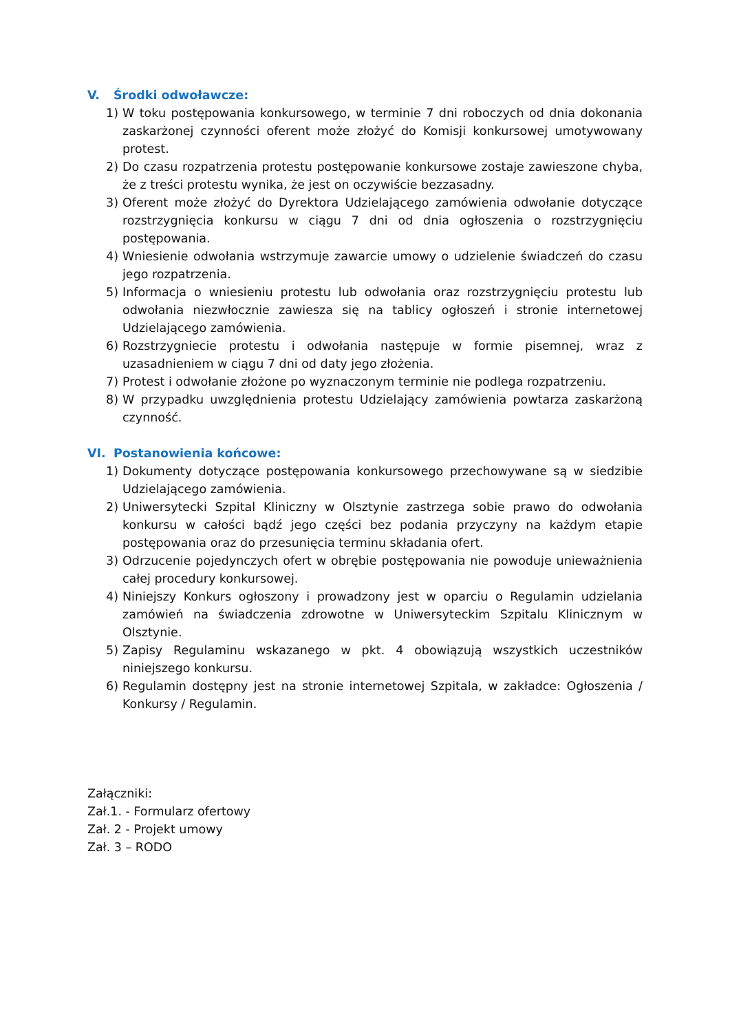V. Środki odwoławcze:
1) W toku postępowania konkursowego, w terminie 7 dni roboczych od dnia dokonania zaskarżonej czynności oferent może złożyć do Komisji konkursowej umotywowany protest.
2) Do czasu rozpatrzenia protestu postępowanie konkursowe zostaje zawieszone chyba, że z treści protestu wynika, że jest on oczywiście bezzasadny.
3) Oferent może złożyć do Dyrektora Udzielającego zamówienia odwołanie dotyczące rozstrzygnięcia konkursu w ciągu 7 dni od dnia ogłoszenia o rozstrzygnięciu postępowania.
4) Wniesienie odwołania wstrzymuje zawarcie umowy o udzielenie świadczeń do czasu jego rozpatrzenia.
5) Informacja o wniesieniu protestu lub odwołania oraz rozstrzygnięciu protestu lub odwołania niezwłocznie zawiesza się na tablicy ogłoszeń i stronie internetowej Udzielającego zamówienia.
6) Rozstrzygniecie protestu i odwołania następuje w formie pisemnej, wraz z uzasadnieniem w ciągu 7 dni od daty jego złożenia.
7) Protest i odwołanie złożone po wyznaczonym terminie nie podlega rozpatrzeniu.
8) W przypadku uwzględnienia protestu Udzielający zamówienia powtarza zaskarżoną czynność.
VI. Postanowienia końcowe:
1) Dokumenty dotyczące postępowania konkursowego przechowywane są w siedzibie Udzielającego zamówienia.
2) Uniwersytecki Szpital Kliniczny w Olsztynie zastrzega sobie prawo do odwołania konkursu w całości bądź jego części bez podania przyczyny na każdym etapie postępowania oraz do przesunięcia terminu składania ofert.
3) Odrzucenie pojedynczych ofert w obrębie postępowania nie powoduje unieważnienia całej procedury konkursowej.
4) Niniejszy Konkurs ogłoszony i prowadzony jest w oparciu o Regulamin udzielania zamówień na świadczenia zdrowotne w Uniwersyteckim Szpitalu Klinicznym w Olsztynie.
5) Zapisy Regulaminu wskazanego w pkt. 4 obowiązują wszystkich uczestników niniejszego konkursu.
6) Regulamin dostępny jest na stronie internetowej Szpitala, w zakładce: Ogłoszenia / Konkursy / Regulamin.
Załączniki:
Zał.1. - Formularz ofertowy
Zał. 2 - Projekt umowy
Zał. 3 – RODO